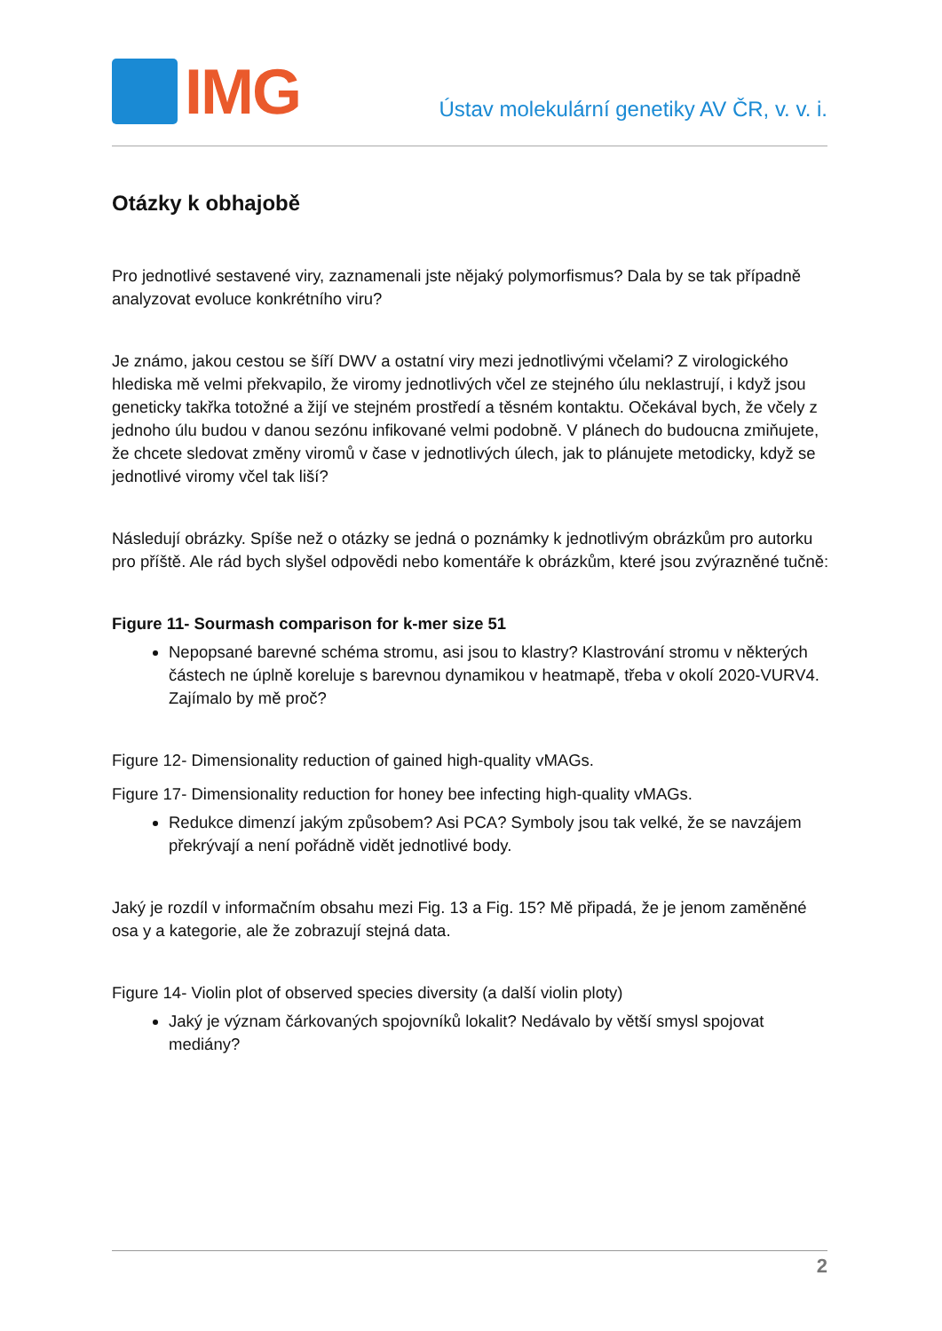IMG
Ústav molekulární genetiky AV ČR, v. v. i.
Otázky k obhajobě
Pro jednotlivé sestavené viry, zaznamenali jste nějaký polymorfismus? Dala by se tak případně analyzovat evoluce konkrétního viru?
Je známo, jakou cestou se šíří DWV a ostatní viry mezi jednotlivými včelami? Z virologického hlediska mě velmi překvapilo, že viromy jednotlivých včel ze stejného úlu neklastrují, i když jsou geneticky takřka totožné a žijí ve stejném prostředí a těsném kontaktu. Očekával bych, že včely z jednoho úlu budou v danou sezónu infikované velmi podobně. V plánech do budoucna zmiňujete, že chcete sledovat změny viromů v čase v jednotlivých úlech, jak to plánujete metodicky, když se jednotlivé viromy včel tak liší?
Následují obrázky. Spíše než o otázky se jedná o poznámky k jednotlivým obrázkům pro autorku pro příště. Ale rád bych slyšel odpovědi nebo komentáře k obrázkům, které jsou zvýrazněné tučně:
Figure 11- Sourmash comparison for k-mer size 51
Nepopsané barevné schéma stromu, asi jsou to klastry? Klastrování stromu v některých částech ne úplně koreluje s barevnou dynamikou v heatmapě, třeba v okolí 2020-VURV4. Zajímalo by mě proč?
Figure 12- Dimensionality reduction of gained high-quality vMAGs.
Figure 17- Dimensionality reduction for honey bee infecting high-quality vMAGs.
Redukce dimenzí jakým způsobem? Asi PCA? Symboly jsou tak velké, že se navzájem překrývají a není pořádně vidět jednotlivé body.
Jaký je rozdíl v informačním obsahu mezi Fig. 13 a Fig. 15? Mě připadá, že je jenom zaměněné osa y a kategorie, ale že zobrazují stejná data.
Figure 14- Violin plot of observed species diversity (a další violin ploty)
Jaký je význam čárkovaných spojovníků lokalit? Nedávalo by větší smysl spojovat mediány?
2